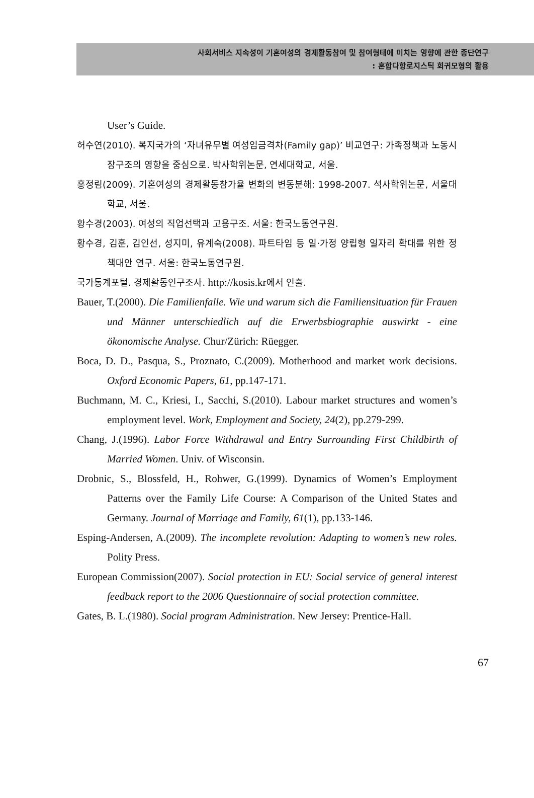사회서비스 지속성이 기혼여성의 경제활동참여 및 참여형태에 미치는 영향에 관한 종단연구
: 혼합다항로지스틱 회귀모형의 활용
User’s Guide.
허수연(2010). 복지국가의 ‘자녀유무별 여성임금격차(Family gap)’ 비교연구: 가족정책과 노동시장구조의 영향을 중심으로. 박사학위논문, 연세대학교, 서울.
홍정림(2009). 기혼여성의 경제활동참가율 변화의 변동분해: 1998-2007. 석사학위논문, 서울대학교, 서울.
황수경(2003). 여성의 직업선택과 고용구조. 서울: 한국노동연구원.
황수경, 김훈, 김인선, 성지미, 유계숙(2008). 파트타임 등 일·가정 양립형 일자리 확대를 위한 정책대안 연구. 서울: 한국노동연구원.
국가통계포털. 경제활동인구조사. http://kosis.kr에서 인출.
Bauer, T.(2000). Die Familienfalle. Wie und warum sich die Familiensituation für Frauen und Männer unterschiedlich auf die Erwerbsbiographie auswirkt - eine ökonomische Analyse. Chur/Zürich: Rüegger.
Boca, D. D., Pasqua, S., Proznato, C.(2009). Motherhood and market work decisions. Oxford Economic Papers, 61, pp.147-171.
Buchmann, M. C., Kriesi, I., Sacchi, S.(2010). Labour market structures and women’s employment level. Work, Employment and Society, 24(2), pp.279-299.
Chang, J.(1996). Labor Force Withdrawal and Entry Surrounding First Childbirth of Married Women. Univ. of Wisconsin.
Drobnic, S., Blossfeld, H., Rohwer, G.(1999). Dynamics of Women’s Employment Patterns over the Family Life Course: A Comparison of the United States and Germany. Journal of Marriage and Family, 61(1), pp.133-146.
Esping-Andersen, A.(2009). The incomplete revolution: Adapting to women’s new roles. Polity Press.
European Commission(2007). Social protection in EU: Social service of general interest feedback report to the 2006 Questionnaire of social protection committee.
Gates, B. L.(1980). Social program Administration. New Jersey: Prentice-Hall.
67